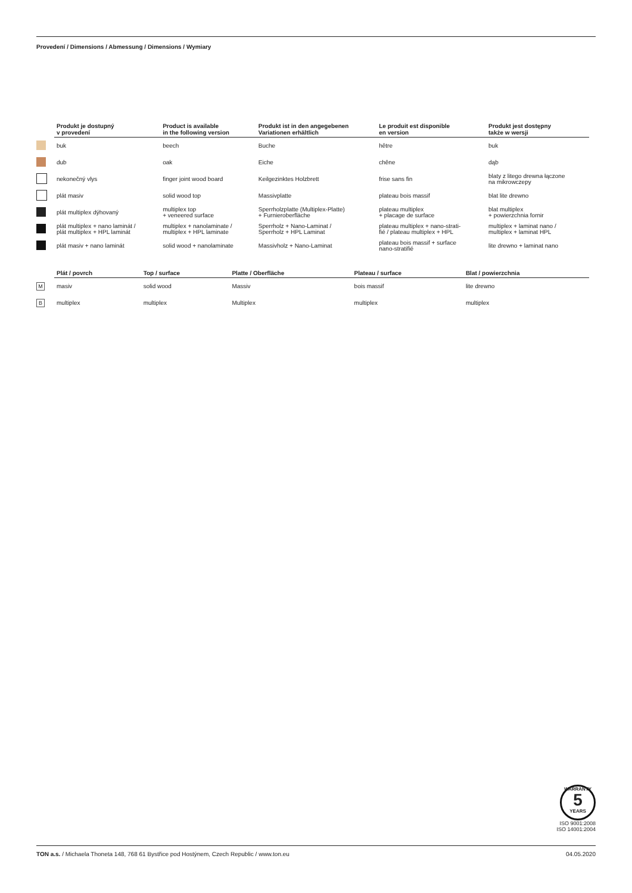Provedení / Dimensions / Abmessung / Dimensions / Wymiary
| | Produkt je dostupný v provedení | Product is available in the following version | Produkt ist in den angegebenen Variationen erhältlich | Le produit est disponible en version | Produkt jest dostępny także w wersji |
| --- | --- | --- | --- | --- | --- |
| | buk | beech | Buche | hêtre | buk |
| | dub | oak | Eiche | chêne | dąb |
| | nekonečný vlys | finger joint wood board | Keilgezinktes Holzbrett | frise sans fin | blaty z litego drewna łączone na mikrowczepy |
| | plát masiv | solid wood top | Massivplatte | plateau bois massif | blat lite drewno |
| | plát multiplex dýhovaný | multiplex top + veneered surface | Sperrholzplatte (Multiplex-Platte) + Furnieroberfläche | plateau multiplex + placage de surface | blat multiplex + powierzchnia fornir |
| | plát multiplex + nano laminát / plát multiplex + HPL laminát | multiplex + nanolaminate / multiplex + HPL laminate | Sperrholz + Nano-Laminat / Sperrholz + HPL Laminat | plateau multiplex + nano-strati- fié / plateau multiplex + HPL | multiplex + laminat nano / multiplex + laminat HPL |
| | plát masiv + nano laminát | solid wood + nanolaminate | Massivholz + Nano-Laminat | plateau bois massif + surface nano-stratifié | lite drewno + laminat nano |
| | Plát / povrch | Top / surface | Platte / Oberfläche | Plateau / surface | Blat / powierzchnia |
| --- | --- | --- | --- | --- | --- |
| M | masiv | solid wood | Massiv | bois massif | lite drewno |
| B | multiplex | multiplex | Multiplex | multiplex | multiplex |
WARRANTY
5
YEARS
ISO 9001:2008
ISO 14001:2004
TON a.s. / Michaela Thoneta 148, 768 61 Bystřice pod Hostýnem, Czech Republic / www.ton.eu 04.05.2020